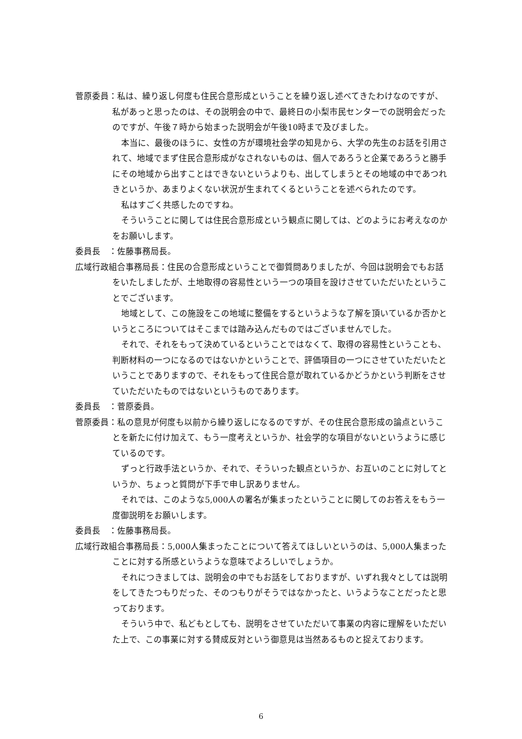菅原委員：私は、繰り返し何度も住民合意形成ということを繰り返し述べてきたわけなのですが、私があっと思ったのは、その説明会の中で、最終日の小梨市民センターでの説明会だったのですが、午後７時から始まった説明会が午後10時まで及びました。
本当に、最後のほうに、女性の方が環境社会学の知見から、大学の先生のお話を引用されて、地域でまず住民合意形成がなされないものは、個人であろうと企業であろうと勝手にその地域から出すことはできないというよりも、出してしまうとその地域の中であつれきというか、あまりよくない状況が生まれてくるということを述べられたのです。
私はすごく共感したのですね。
そういうことに関しては住民合意形成という観点に関しては、どのようにお考えなのかをお願いします。
委員長　：佐藤事務局長。
広域行政組合事務局長：住民の合意形成ということで御質問ありましたが、今回は説明会でもお話をいたしましたが、土地取得の容易性という一つの項目を設けさせていただいたということでございます。
地域として、この施設をこの地域に整備をするというような了解を頂いているか否かというところについてはそこまでは踏み込んだものではございませんでした。
それで、それをもって決めているということではなくて、取得の容易性ということも、判断材料の一つになるのではないかということで、評価項目の一つにさせていただいたということでありますので、それをもって住民合意が取れているかどうかという判断をさせていただいたものではないというものであります。
委員長　：菅原委員。
菅原委員：私の意見が何度も以前から繰り返しになるのですが、その住民合意形成の論点ということを新たに付け加えて、もう一度考えというか、社会学的な項目がないというように感じているのです。
ずっと行政手法というか、それで、そういった観点というか、お互いのことに対してというか、ちょっと質問が下手で申し訳ありません。
それでは、このような5,000人の署名が集まったということに関してのお答えをもう一度御説明をお願いします。
委員長　：佐藤事務局長。
広域行政組合事務局長：5,000人集まったことについて答えてほしいというのは、5,000人集まったことに対する所感というような意味でよろしいでしょうか。
それにつきましては、説明会の中でもお話をしておりますが、いずれ我々としては説明をしてきたつもりだった、そのつもりがそうではなかったと、いうようなことだったと思っております。
そういう中で、私どもとしても、説明をさせていただいて事業の内容に理解をいただいた上で、この事業に対する賛成反対という御意見は当然あるものと捉えております。
6